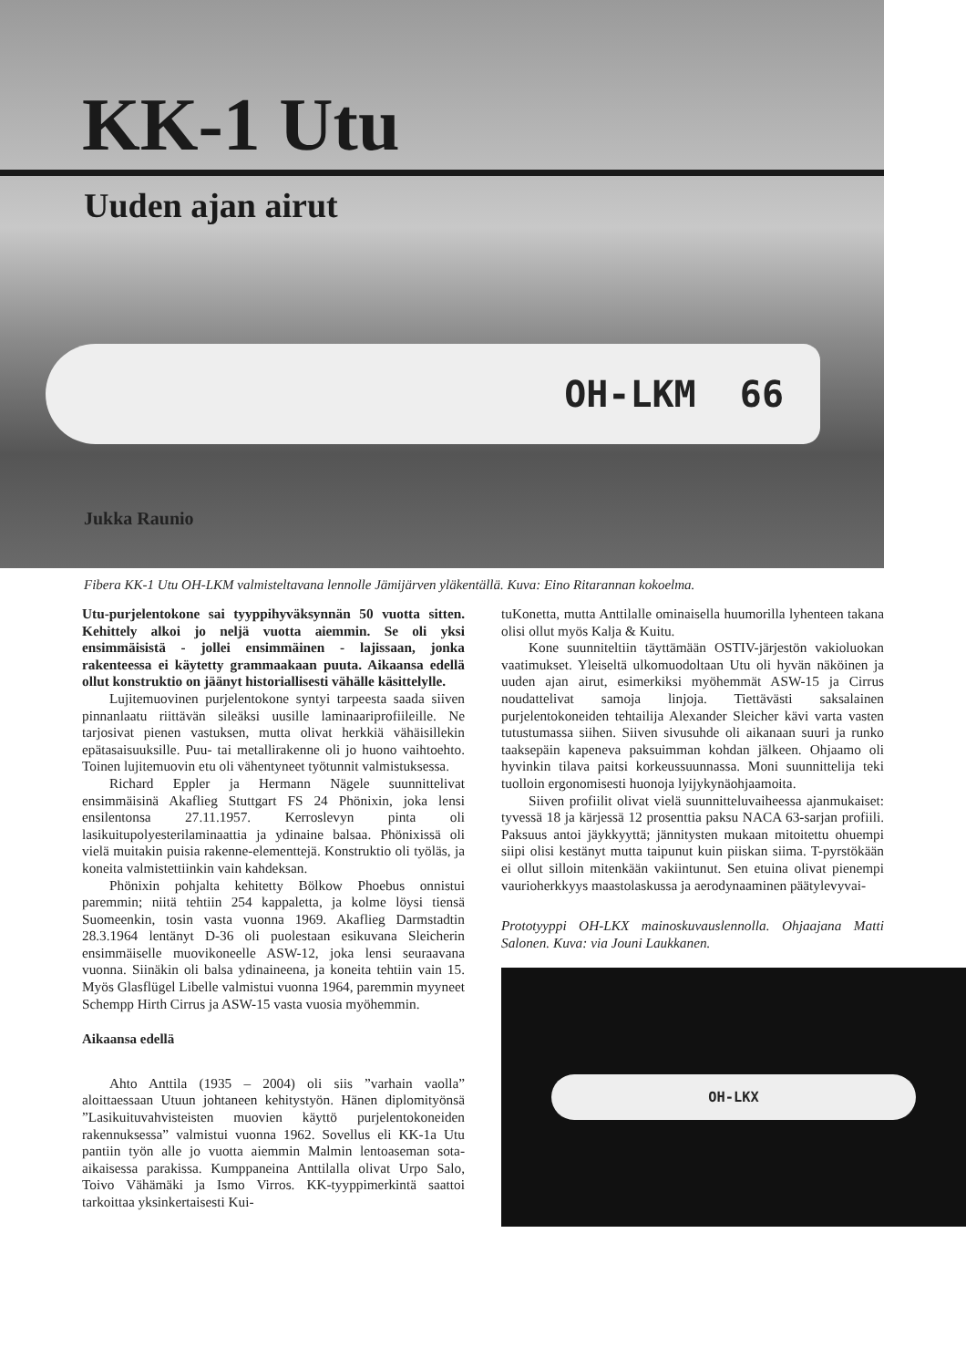KK-1 Utu
Uuden ajan airut
OH-LKM 66
Jukka Raunio
Fibera KK-1 Utu OH-LKM valmisteltavana lennolle Jämijärven yläkentällä. Kuva: Eino Ritarannan kokoelma.
Utu-purjelentokone sai tyyppihyväksynnän 50 vuotta sitten. Kehittely alkoi jo neljä vuotta aiemmin. Se oli yksi ensimmäisistä - jollei ensimmäinen - lajissaan, jonka rakenteessa ei käytetty grammaakaan puuta. Aikaansa edellä ollut konstruktio on jäänyt historiallisesti vähälle käsittelylle.
Lujitemuovinen purjelentokone syntyi tarpeesta saada siiven pinnanlaatu riittävän sileäksi uusille laminaariprofiileille. Ne tarjosivat pienen vastuksen, mutta olivat herkkiä vähäisillekin epätasaisuuksille. Puu- tai metallirakenne oli jo huono vaihtoehto. Toinen lujitemuovin etu oli vähentyneet työtunnit valmistuksessa.
Richard Eppler ja Hermann Nägele suunnittelivat ensimmäisinä Akaflieg Stuttgart FS 24 Phönixin, joka lensi ensilentonsa 27.11.1957. Kerroslevyn pinta oli lasikuitupolyesterilaminaattia ja ydinaine balsaa. Phönixissä oli vielä muitakin puisia rakenne-elementtejä. Konstruktio oli työläs, ja koneita valmistettiinkin vain kahdeksan.
Phönixin pohjalta kehitetty Bölkow Phoebus onnistui paremmin; niitä tehtiin 254 kappaletta, ja kolme löysi tiensä Suomeenkin, tosin vasta vuonna 1969. Akaflieg Darmstadtin 28.3.1964 lentänyt D-36 oli puolestaan esikuvana Sleicherin ensimmäiselle muovikoneelle ASW-12, joka lensi seuraavana vuonna. Siinäkin oli balsa ydinaineena, ja koneita tehtiin vain 15. Myös Glasflügel Libelle valmistui vuonna 1964, paremmin myyneet Schempp Hirth Cirrus ja ASW-15 vasta vuosia myöhemmin.
Aikaansa edellä
Ahto Anttila (1935 – 2004) oli siis ”varhain vaolla” aloittaessaan Utuun johtaneen kehitystyön. Hänen diplomityönsä ”Lasikuituvahvisteisten muovien käyttö purjelentokoneiden rakennuksessa” valmistui vuonna 1962. Sovellus eli KK-1a Utu pantiin työn alle jo vuotta aiemmin Malmin lentoaseman sota-aikaisessa parakissa. Kumppaneina Anttilalla olivat Urpo Salo, Toivo Vähämäki ja Ismo Virros. KK-tyyppimerkintä saattoi tarkoittaa yksinkertaisesti Kui-
tuKonetta, mutta Anttilalle ominaisella huumorilla lyhenteen takana olisi ollut myös Kalja & Kuitu.
Kone suunniteltiin täyttämään OSTIV-järjestön vakioluokan vaatimukset. Yleiseltä ulkomuodoltaan Utu oli hyvän näköinen ja uuden ajan airut, esimerkiksi myöhemmät ASW-15 ja Cirrus noudattelivat samoja linjoja. Tiettävästi saksalainen purjelentokoneiden tehtailija Alexander Sleicher kävi varta vasten tutustumassa siihen. Siiven sivusuhde oli aikanaan suuri ja runko taaksepäin kapeneva paksuimman kohdan jälkeen. Ohjaamo oli hyvinkin tilava paitsi korkeussuunnassa. Moni suunnittelija teki tuolloin ergonomisesti huonoja lyijykynäohjaamoita.
Siiven profiilit olivat vielä suunnitteluvaiheessa ajanmukaiset: tyvessä 18 ja kärjessä 12 prosenttia paksu NACA 63-sarjan profiili. Paksuus antoi jäykkyyttä; jännitysten mukaan mitoitettu ohuempi siipi olisi kestänyt mutta taipunut kuin piiskan siima. T-pyrstökään ei ollut silloin mitenkään vakiintunut. Sen etuina olivat pienempi vaurioherkkyys maastolaskussa ja aerodynaaminen päätylevyvai-
Prototyyppi OH-LKX mainoskuvauslennolla. Ohjaajana Matti Salonen. Kuva: via Jouni Laukkanen.
OH-LKX